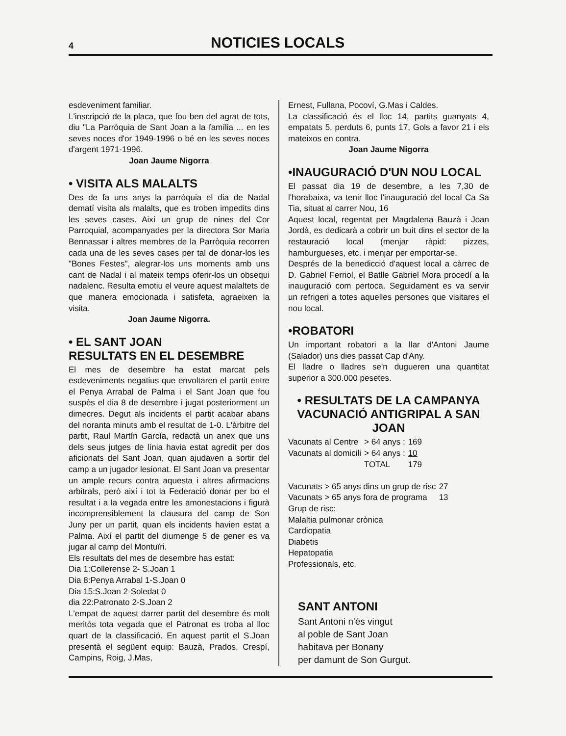4
NOTICIES LOCALS
esdeveniment familiar.
L'inscripció de la placa, que fou ben del agrat de tots, diu "La Parròquia de Sant Joan a la família ... en les seves noces d'or 1949-1996 o bé en les seves noces d'argent 1971-1996.
Joan Jaume Nigorra
• VISITA ALS MALALTS
Des de fa uns anys la parròquia el dia de Nadal dematí visita als malalts, que es troben impedits dins les seves cases. Així un grup de nines del Cor Parroquial, acompanyades per la directora Sor Maria Bennassar i altres membres de la Parròquia recorren cada una de les seves cases per tal de donar-los les "Bones Festes", alegrar-los uns moments amb uns cant de Nadal i al mateix temps oferir-los un obsequi nadalenc. Resulta emotiu el veure aquest malaltets de que manera emocionada i satisfeta, agraeixen la visita.
Joan Jaume Nigorra.
• EL SANT JOAN
RESULTATS EN EL DESEMBRE
El mes de desembre ha estat marcat pels esdeveniments negatius que envoltaren el partit entre el Penya Arrabal de Palma i el Sant Joan que fou suspès el dia 8 de desembre i jugat posteriorment un dimecres. Degut als incidents el partit acabar abans del noranta minuts amb el resultat de 1-0. L'àrbitre del partit, Raul Martín García, redactà un anex que uns dels seus jutges de línia havia estat agredit per dos aficionats del Sant Joan, quan ajudaven a sortir del camp a un jugador lesionat. El Sant Joan va presentar un ample recurs contra aquesta i altres afirmacions arbitrals, però així i tot la Federació donar per bo el resultat i a la vegada entre les amonestacions i figurà incomprensiblement la clausura del camp de Son Juny per un partit, quan els incidents havien estat a Palma. Així el partit del diumenge 5 de gener es va jugar al camp del Montuïri.
Els resultats del mes de desembre has estat:
Dia 1:Collerense 2- S.Joan 1
Dia 8:Penya Arrabal 1-S.Joan 0
Dia 15:S.Joan 2-Soledat 0
dia 22:Patronato 2-S.Joan 2
L'empat de aquest darrer partit del desembre és molt meritós tota vegada que el Patronat es troba al lloc quart de la classificació. En aquest partit el S.Joan presentà el següent equip: Bauzà, Prados, Crespí, Campins, Roig, J.Mas,
Ernest, Fullana, Pocoví, G.Mas i Caldes.
La classificació és el lloc 14, partits guanyats 4, empatats 5, perduts 6, punts 17, Gols a favor 21 i els mateixos en contra.
Joan Jaume Nigorra
•INAUGURACIÓ D'UN NOU LOCAL
El passat dia 19 de desembre, a les 7,30 de l'horabaixa, va tenir lloc l'inauguració del local Ca Sa Tia, situat al carrer Nou, 16
Aquest local, regentat per Magdalena Bauzà i Joan Jordà, es dedicarà a cobrir un buit dins el sector de la restauració local (menjar ràpid: pizzes, hamburgueses, etc. i menjar per emportar-se.
Després de la benedicció d'aquest local a càrrec de D. Gabriel Ferriol, el Batlle Gabriel Mora procedí a la inauguració com pertoca. Seguidament es va servir un refrigeri a totes aquelles persones que visitares el nou local.
•ROBATORI
Un important robatori a la llar d'Antoni Jaume (Salador) uns dies passat Cap d'Any.
El lladre o lladres se'n dugueren una quantitat superior a 300.000 pesetes.
• RESULTATS DE LA CAMPANYA VACUNACIÓ ANTIGRIPAL A SAN JOAN
| Vacunats al Centre | > 64 anys : | 169 |
| Vacunats al domicili | > 64 anys : | 10 |
| | TOTAL | 179 |
| Vacunats > 65 anys dins un grup de risc | 27 |
| Vacunats > 65 anys fora de programa | 13 |
Grup de risc:
Malaltia pulmonar crònica
Cardiopatia
Diabetis
Hepatopatia
Professionals, etc.
SANT ANTONI
Sant Antoni n'és vingut
al poble de Sant Joan
habitava per Bonany
per damunt de Son Gurgut.